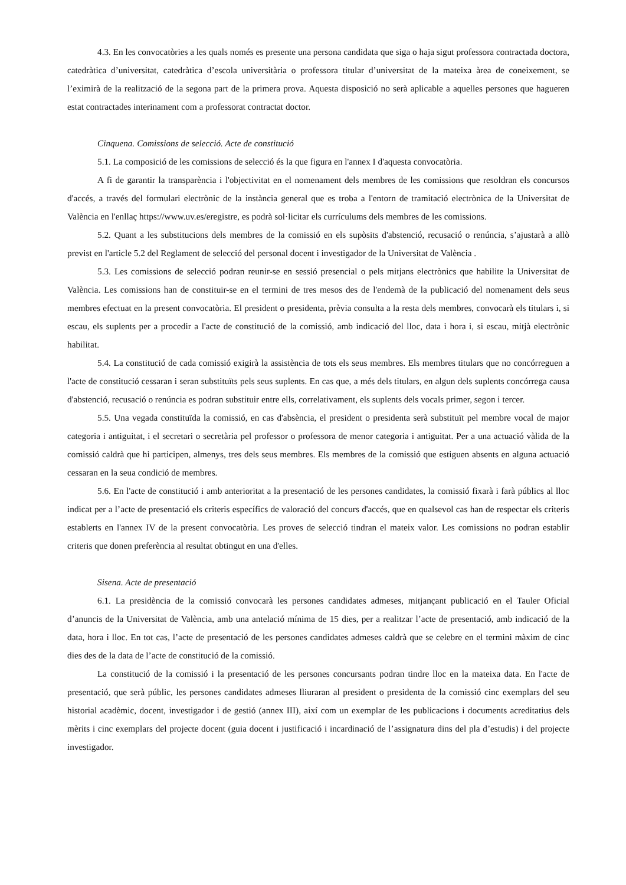4.3. En les convocatòries a les quals només es presente una persona candidata que siga o haja sigut professora contractada doctora, catedràtica d’universitat, catedràtica d’escola universitària o professora titular d’universitat de la mateixa àrea de coneixement, se l’eximirà de la realització de la segona part de la primera prova. Aquesta disposició no serà aplicable a aquelles persones que hagueren estat contractades interinament com a professorat contractat doctor.
Cinquena. Comissions de selecció. Acte de constitució
5.1. La composició de les comissions de selecció és la que figura en l'annex I d'aquesta convocatòria.
A fi de garantir la transparència i l'objectivitat en el nomenament dels membres de les comissions que resoldran els concursos d'accés, a través del formulari electrònic de la instància general que es troba a l'entorn de tramitació electrònica de la Universitat de València en l'enllaç https://www.uv.es/eregistre, es podrà sol·licitar els currículums dels membres de les comissions.
5.2. Quant a les substitucions dels membres de la comissió en els supòsits d'abstenció, recusació o renúncia, s’ajustarà a allò previst en l'article 5.2 del Reglament de selecció del personal docent i investigador de la Universitat de València .
5.3. Les comissions de selecció podran reunir-se en sessió presencial o pels mitjans electrònics que habilite la Universitat de València. Les comissions han de constituir-se en el termini de tres mesos des de l'endemà de la publicació del nomenament dels seus membres efectuat en la present convocatòria. El president o presidenta, prèvia consulta a la resta dels membres, convocarà els titulars i, si escau, els suplents per a procedir a l'acte de constitució de la comissió, amb indicació del lloc, data i hora i, si escau, mitjà electrònic habilitat.
5.4. La constitució de cada comissió exigirà la assistència de tots els seus membres. Els membres titulars que no concórreguen a l'acte de constitució cessaran i seran substituïts pels seus suplents. En cas que, a més dels titulars, en algun dels suplents concórrega causa d'abstenció, recusació o renúncia es podran substituir entre ells, correlativament, els suplents dels vocals primer, segon i tercer.
5.5. Una vegada constituïda la comissió, en cas d'absència, el president o presidenta serà substituït pel membre vocal de major categoria i antiguitat, i el secretari o secretària pel professor o professora de menor categoria i antiguitat. Per a una actuació vàlida de la comissió caldrà que hi participen, almenys, tres dels seus membres. Els membres de la comissió que estiguen absents en alguna actuació cessaran en la seua condició de membres.
5.6. En l'acte de constitució i amb anterioritat a la presentació de les persones candidates, la comissió fixarà i farà públics al lloc indicat per a l’acte de presentació els criteris específics de valoració del concurs d'accés, que en qualsevol cas han de respectar els criteris establerts en l'annex IV de la present convocatòria. Les proves de selecció tindran el mateix valor. Les comissions no podran establir criteris que donen preferència al resultat obtingut en una d'elles.
Sisena. Acte de presentació
6.1. La presidència de la comissió convocarà les persones candidates admeses, mitjançant publicació en el Tauler Oficial d’anuncis de la Universitat de València, amb una antelació mínima de 15 dies, per a realitzar l’acte de presentació, amb indicació de la data, hora i lloc. En tot cas, l’acte de presentació de les persones candidates admeses caldrà que se celebre en el termini màxim de cinc dies des de la data de l’acte de constitució de la comissió.
La constitució de la comissió i la presentació de les persones concursants podran tindre lloc en la mateixa data. En l'acte de presentació, que serà públic, les persones candidates admeses lliuraran al president o presidenta de la comissió cinc exemplars del seu historial acadèmic, docent, investigador i de gestió (annex III), així com un exemplar de les publicacions i documents acreditatius dels mèrits i cinc exemplars del projecte docent (guia docent i justificació i incardinació de l’assignatura dins del pla d’estudis) i del projecte investigador.